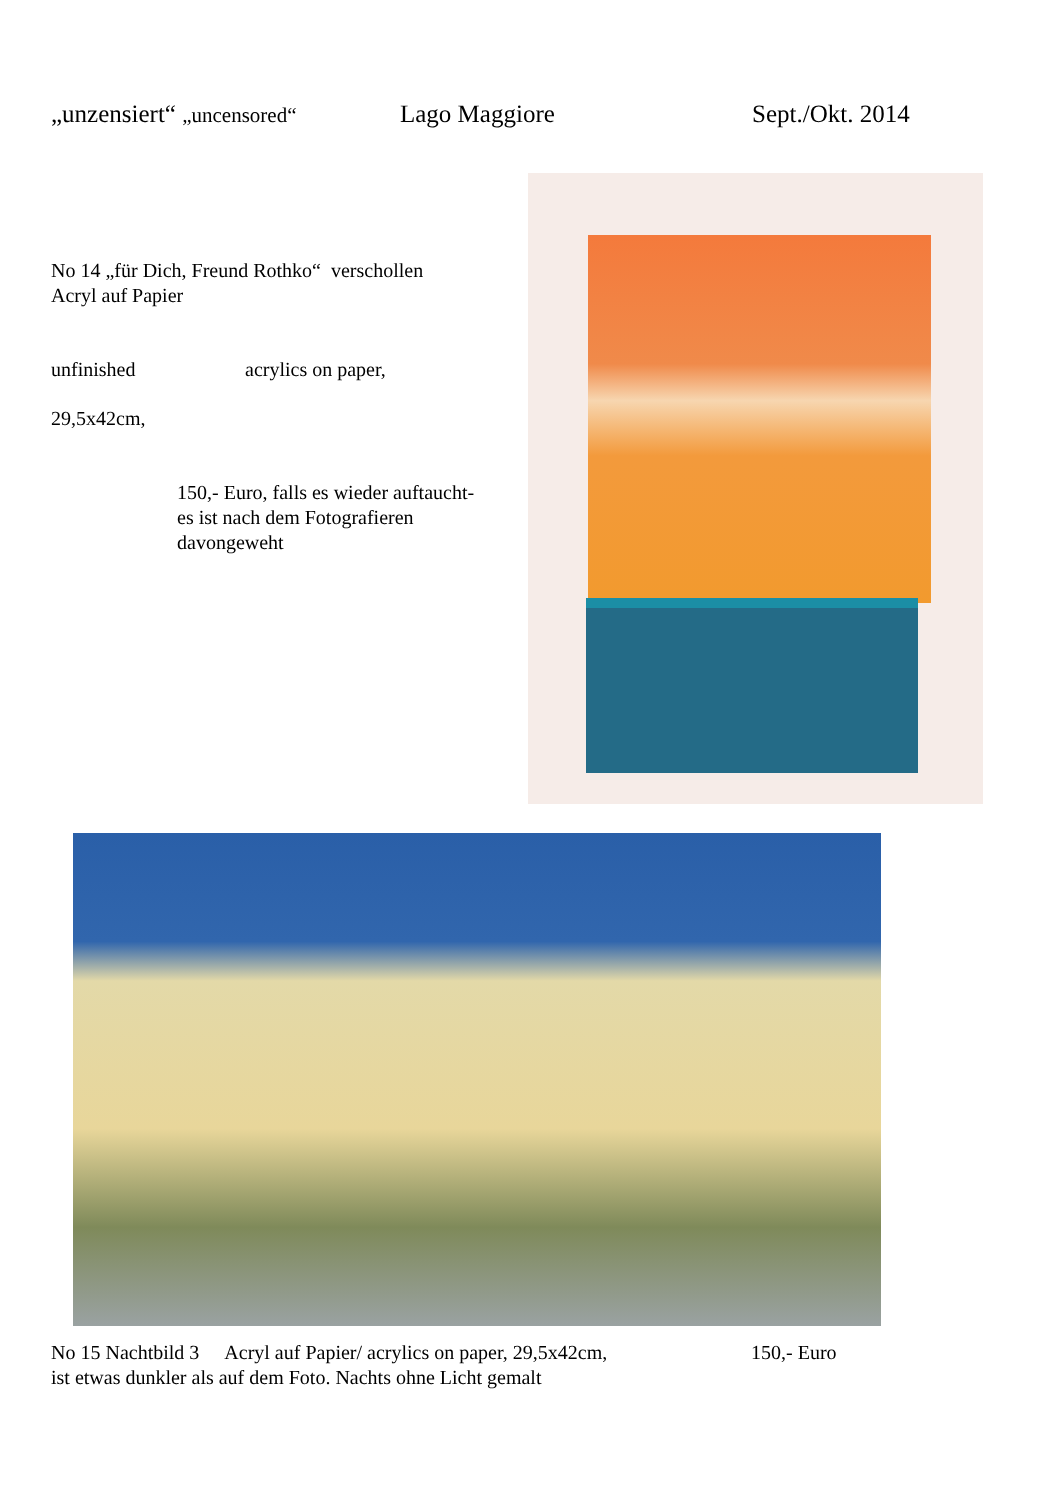„unzensiert“ „uncensored“Lago Maggiore Sept./Okt. 2014
No 14 „für Dich, Freund Rothko“ verschollen
Acryl auf Papier
unfinished acrylics on paper,
29,5x42cm,
150,- Euro, falls es wieder auftaucht-
es ist nach dem Fotografieren
davongeweht
No 15 Nachtbild 3 Acryl auf Papier/ acrylics on paper, 29,5x42cm, 150,- Euro
ist etwas dunkler als auf dem Foto. Nachts ohne Licht gemalt